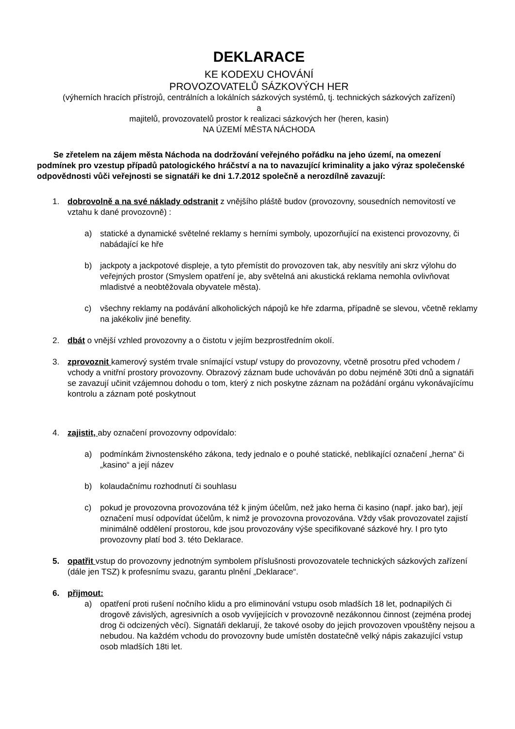DEKLARACE
KE KODEXU CHOVÁNÍ
PROVOZOVATELŮ SÁZKOVÝCH HER
(výherních hracích přístrojů, centrálních a lokálních sázkových systémů, tj. technických sázkových zařízení)
a
majitelů, provozovatelů prostor k realizaci sázkových her (heren, kasin)
NA ÚZEMÍ MĚSTA NÁCHODA
Se zřetelem na zájem města Náchoda na dodržování veřejného pořádku na jeho území, na omezení podmínek pro vzestup případů patologického hráčství a na to navazující kriminality a jako výraz společenské odpovědnosti vůči veřejnosti se signatáři ke dni 1.7.2012 společně a nerozdílně zavazují:
1. dobrovolně a na své náklady odstranit z vnějšího pláště budov (provozovny, sousedních nemovitostí ve vztahu k dané provozovně) :
a) statické a dynamické světelné reklamy s herními symboly, upozorňující na existenci provozovny, či nabádající ke hře
b) jackpoty a jackpotové displeje, a tyto přemístit do provozoven tak, aby nesvítily ani skrz výlohu do veřejných prostor (Smyslem opatření je, aby světelná ani akustická reklama nemohla ovlivňovat mladistvé a neobtěžovala obyvatele města).
c) všechny reklamy na podávání alkoholických nápojů ke hře zdarma, případně se slevou, včetně reklamy na jakékoliv jiné benefity.
2. dbát o vnější vzhled provozovny a o čistotu v jejím bezprostředním okolí.
3. zprovoznit kamerový systém trvale snímající vstup/ vstupy do provozovny, včetně prosotru před vchodem / vchody a vnitřní prostory provozovny. Obrazový záznam bude uchováván po dobu nejméně 30ti dnů a signatáři se zavazují učinit vzájemnou dohodu o tom, který z nich poskytne záznam na požádání orgánu vykonávajícímu kontrolu a záznam poté poskytnout
4. zajistit, aby označení provozovny odpovídalo:
a) podmínkám živnostenského zákona, tedy jednalo e o pouhé statické, neblikající označení „herna“ či „kasino“ a její název
b) kolaudačnímu rozhodnutí či souhlasu
c) pokud je provozovna provozována též k jiným účelům, než jako herna či kasino (např. jako bar), její označení musí odpovídat účelům, k nimž je provozovna provozována. Vždy však provozovatel zajistí minimálně oddělení prostorou, kde jsou provozovány výše specifikované sázkové hry. I pro tyto provozovny platí bod 3. této Deklarace.
5. opatřit vstup do provozovny jednotným symbolem příslušnosti provozovatele technických sázkových zařízení (dále jen TSZ) k profesnímu svazu, garantu plnění „Deklarace“.
6. přijmout:
a) opatření proti rušení nočního klidu a pro eliminování vstupu osob mladších 18 let, podnapilých či drogově závislých, agresivních a osob vyvíjejících v provozovně nezákonnou činnost (zejména prodej drog či odcizených věcí). Signatáři deklarují, že takové osoby do jejich provozoven vpouštěny nejsou a nebudou. Na každém vchodu do provozovny bude umístěn dostatečně velký nápis zakazující vstup osob mladších 18ti let.